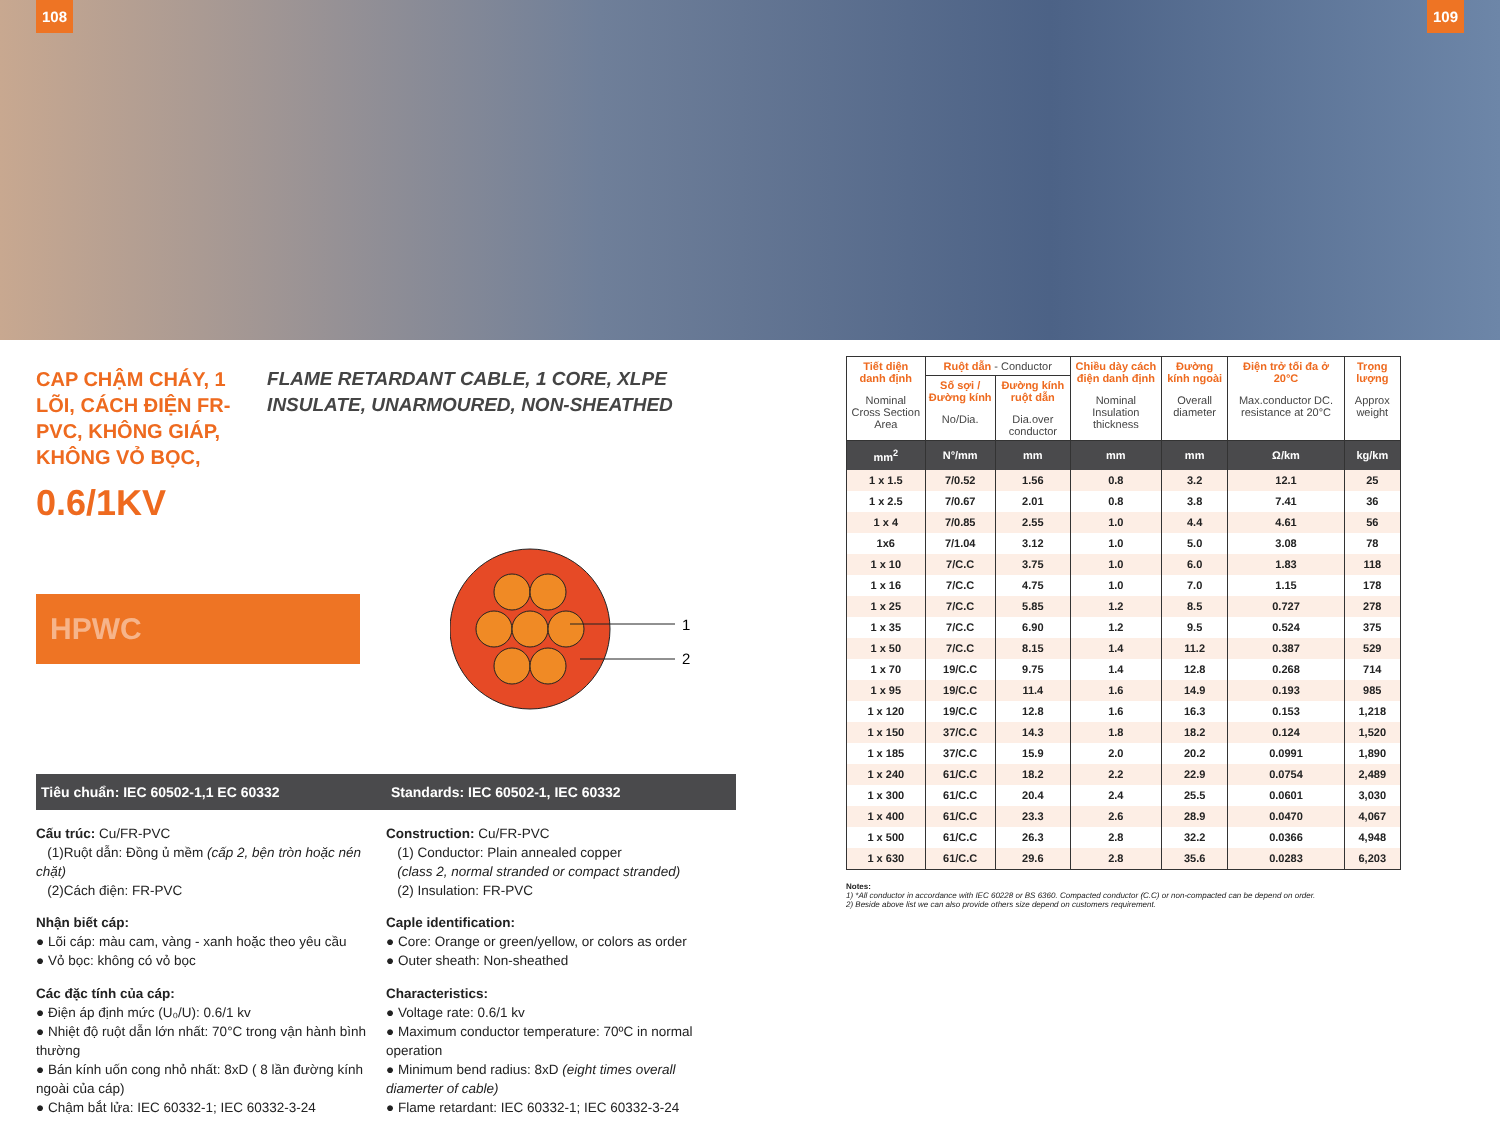108 109
CAP CHẬM CHÁY, 1 LÕI, CÁCH ĐIỆN FR-PVC, KHÔNG GIÁP, KHÔNG VỎ BỌC,
0.6/1KV
FLAME RETARDANT CABLE, 1 CORE, XLPE INSULATE, UNARMOURED, NON-SHEATHED
HPWC
1
2
Tiêu chuẩn: IEC 60502-1,1 EC 60332
Standards: IEC 60502-1, IEC 60332
Cấu trúc: Cu/FR-PVC
(1)Ruột dẫn: Đồng ủ mềm (cấp 2, bện tròn hoặc nén chặt)
(2)Cách điện: FR-PVC
Nhận biết cáp:
● Lõi cáp: màu cam, vàng - xanh hoặc theo yêu cầu
● Vỏ bọc: không có vỏ bọc
Các đặc tính của cáp:
● Điện áp định mức (U₀/U): 0.6/1 kv
● Nhiệt độ ruột dẫn lớn nhất: 70°C trong vận hành bình thường
● Bán kính uốn cong nhỏ nhất: 8xD ( 8 lần đường kính ngoài của cáp)
● Chậm bắt lửa: IEC 60332-1; IEC 60332-3-24
Construction: Cu/FR-PVC
(1) Conductor: Plain annealed copper
(class 2, normal stranded or compact stranded)
(2) Insulation: FR-PVC
Caple identification:
● Core: Orange or green/yellow, or colors as order
● Outer sheath: Non-sheathed
Characteristics:
● Voltage rate: 0.6/1 kv
● Maximum conductor temperature: 70ºC in normal operation
● Minimum bend radius: 8xD (eight times overall diamerter of cable)
● Flame retardant: IEC 60332-1; IEC 60332-3-24
| Tiết diện danh định Nominal Cross Section Area | Ruột dẫn - Conductor | | Chiều dày cách điện danh định Nominal Insulation thickness | Đường kính ngoài Overall diameter | Điện trở tối đa ở 20°C Max.conductor DC. resistance at 20°C | Trọng lượng Approx weight |
| --- | --- | --- | --- | --- | --- | --- |
| | Số sợi / Đường kính No/Dia. | Đường kính ruột dẫn Dia.over conductor | | | | |
| mm<sup>2</sup> | N°/mm | mm | mm | mm | Ω/km | kg/km |
| 1 x 1.5 | 7/0.52 | 1.56 | 0.8 | 3.2 | 12.1 | 25 |
| 1 x 2.5 | 7/0.67 | 2.01 | 0.8 | 3.8 | 7.41 | 36 |
| 1 x 4 | 7/0.85 | 2.55 | 1.0 | 4.4 | 4.61 | 56 |
| 1x6 | 7/1.04 | 3.12 | 1.0 | 5.0 | 3.08 | 78 |
| 1 x 10 | 7/C.C | 3.75 | 1.0 | 6.0 | 1.83 | 118 |
| 1 x 16 | 7/C.C | 4.75 | 1.0 | 7.0 | 1.15 | 178 |
| 1 x 25 | 7/C.C | 5.85 | 1.2 | 8.5 | 0.727 | 278 |
| 1 x 35 | 7/C.C | 6.90 | 1.2 | 9.5 | 0.524 | 375 |
| 1 x 50 | 7/C.C | 8.15 | 1.4 | 11.2 | 0.387 | 529 |
| 1 x 70 | 19/C.C | 9.75 | 1.4 | 12.8 | 0.268 | 714 |
| 1 x 95 | 19/C.C | 11.4 | 1.6 | 14.9 | 0.193 | 985 |
| 1 x 120 | 19/C.C | 12.8 | 1.6 | 16.3 | 0.153 | 1,218 |
| 1 x 150 | 37/C.C | 14.3 | 1.8 | 18.2 | 0.124 | 1,520 |
| 1 x 185 | 37/C.C | 15.9 | 2.0 | 20.2 | 0.0991 | 1,890 |
| 1 x 240 | 61/C.C | 18.2 | 2.2 | 22.9 | 0.0754 | 2,489 |
| 1 x 300 | 61/C.C | 20.4 | 2.4 | 25.5 | 0.0601 | 3,030 |
| 1 x 400 | 61/C.C | 23.3 | 2.6 | 28.9 | 0.0470 | 4,067 |
| 1 x 500 | 61/C.C | 26.3 | 2.8 | 32.2 | 0.0366 | 4,948 |
| 1 x 630 | 61/C.C | 29.6 | 2.8 | 35.6 | 0.0283 | 6,203 |
Notes:
1) *All conductor in accordance with IEC 60228 or BS 6360. Compacted conductor (C.C) or non-compacted can be depend on order.
2) Beside above list we can also provide others size depend on customers requirement.